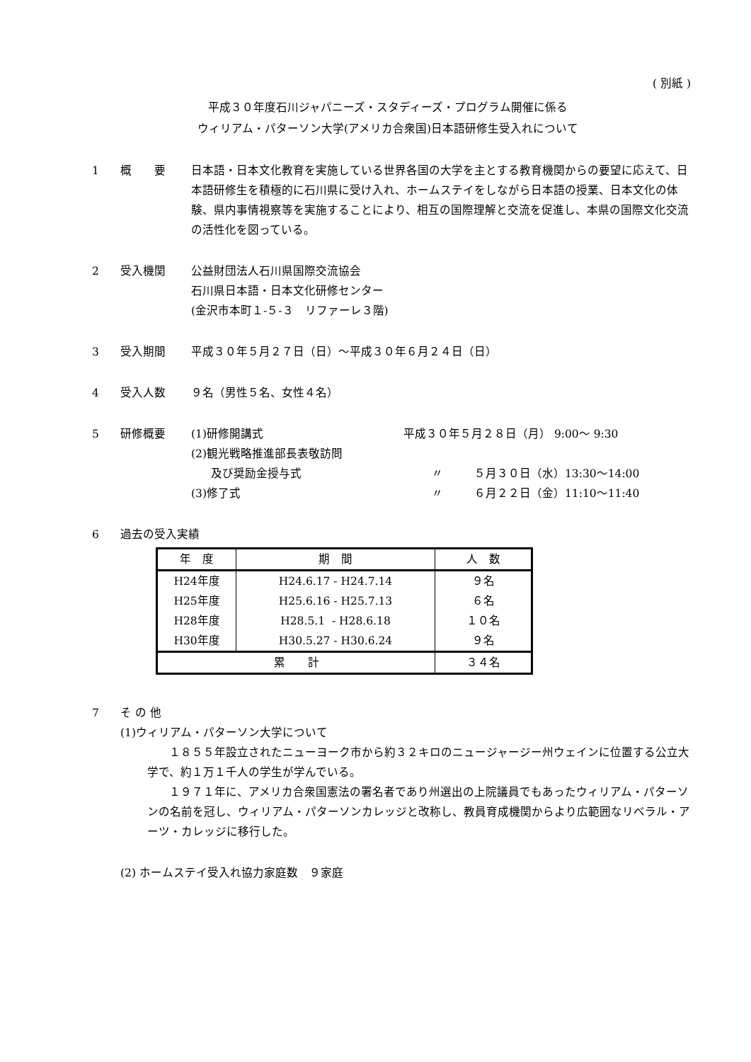( 別紙 )
平成３０年度石川ジャパニーズ・スタディーズ・プログラム開催に係る
ウィリアム・パターソン大学(アメリカ合衆国)日本語研修生受入れについて
1 概　　要 日本語・日本文化教育を実施している世界各国の大学を主とする教育機関からの要望に応えて、日本語研修生を積極的に石川県に受け入れ、ホームステイをしながら日本語の授業、日本文化の体験、県内事情視察等を実施することにより、相互の国際理解と交流を促進し、本県の国際文化交流の活性化を図っている。
2 受入機関 公益財団法人石川県国際交流協会
石川県日本語・日本文化研修センター
(金沢市本町１-５-３　リファーレ３階)
3 受入期間 平成３０年５月２７日（日）～平成３０年６月２４日（日）
4 受入人数 ９名（男性５名、女性４名）
5 研修概要 (1)研修開講式 平成３０年５月２８日（月） 9:00～ 9:30
(2)観光戦略推進部長表敬訪問
及び奨励金授与式 〃 ５月３０日（水）13:30～14:00
(3)修了式 〃 ６月２２日（金）11:10～11:40
6 過去の受入実績
| 年 度 | 期 間 | 人 数 |
| --- | --- | --- |
| H24年度 | H24.6.17 - H24.7.14 | ９名 |
| H25年度 | H25.6.16 - H25.7.13 | ６名 |
| H28年度 | H28.5.1 - H28.6.18 | １０名 |
| H30年度 | H30.5.27 - H30.6.24 | ９名 |
| 累 計 | | ３４名 |
7 そ の 他
(1)ウィリアム・パターソン大学について
１８５５年設立されたニューヨーク市から約３２キロのニュージャージー州ウェインに位置する公立大学で、約１万１千人の学生が学んでいる。
１９７１年に、アメリカ合衆国憲法の署名者であり州選出の上院議員でもあったウィリアム・パターソンの名前を冠し、ウィリアム・パターソンカレッジと改称し、教員育成機関からより広範囲なリベラル・アーツ・カレッジに移行した。
(2) ホームステイ受入れ協力家庭数　９家庭